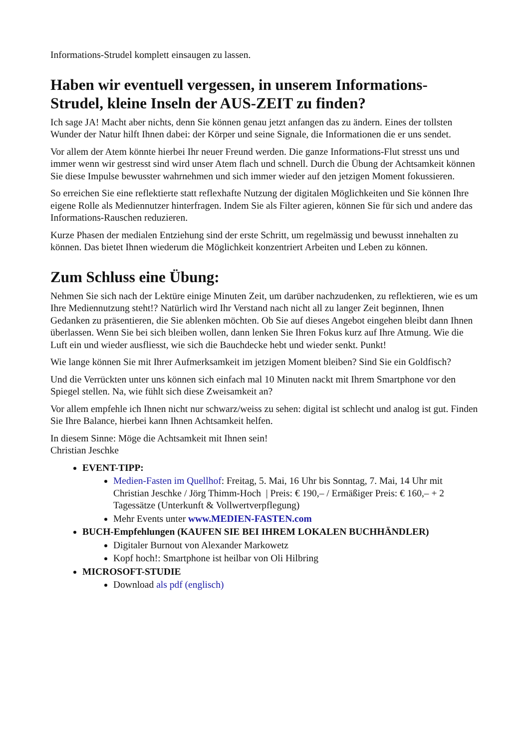Informations-Strudel komplett einsaugen zu lassen.
Haben wir eventuell vergessen, in unserem Informations-Strudel, kleine Inseln der AUS-ZEIT zu finden?
Ich sage JA! Macht aber nichts, denn Sie können genau jetzt anfangen das zu ändern. Eines der tollsten Wunder der Natur hilft Ihnen dabei: der Körper und seine Signale, die Informationen die er uns sendet.
Vor allem der Atem könnte hierbei Ihr neuer Freund werden. Die ganze Informations-Flut stresst uns und immer wenn wir gestresst sind wird unser Atem flach und schnell. Durch die Übung der Achtsamkeit können Sie diese Impulse bewusster wahrnehmen und sich immer wieder auf den jetzigen Moment fokussieren.
So erreichen Sie eine reflektierte statt reflexhafte Nutzung der digitalen Möglichkeiten und Sie können Ihre eigene Rolle als Mediennutzer hinterfragen. Indem Sie als Filter agieren, können Sie für sich und andere das Informations-Rauschen reduzieren.
Kurze Phasen der medialen Entziehung sind der erste Schritt, um regelmässig und bewusst innehalten zu können. Das bietet Ihnen wiederum die Möglichkeit konzentriert Arbeiten und Leben zu können.
Zum Schluss eine Übung:
Nehmen Sie sich nach der Lektüre einige Minuten Zeit, um darüber nachzudenken, zu reflektieren, wie es um Ihre Mediennutzung steht!? Natürlich wird Ihr Verstand nach nicht all zu langer Zeit beginnen, Ihnen Gedanken zu präsentieren, die Sie ablenken möchten. Ob Sie auf dieses Angebot eingehen bleibt dann Ihnen überlassen. Wenn Sie bei sich bleiben wollen, dann lenken Sie Ihren Fokus kurz auf Ihre Atmung. Wie die Luft ein und wieder ausfliesst, wie sich die Bauchdecke hebt und wieder senkt. Punkt!
Wie lange können Sie mit Ihrer Aufmerksamkeit im jetzigen Moment bleiben? Sind Sie ein Goldfisch?
Und die Verrückten unter uns können sich einfach mal 10 Minuten nackt mit Ihrem Smartphone vor den Spiegel stellen. Na, wie fühlt sich diese Zweisamkeit an?
Vor allem empfehle ich Ihnen nicht nur schwarz/weiss zu sehen: digital ist schlecht und analog ist gut. Finden Sie Ihre Balance, hierbei kann Ihnen Achtsamkeit helfen.
In diesem Sinne: Möge die Achtsamkeit mit Ihnen sein!
Christian Jeschke
EVENT-TIPP:
Medien-Fasten im Quellhof: Freitag, 5. Mai, 16 Uhr bis Sonntag, 7. Mai, 14 Uhr mit Christian Jeschke / Jörg Thimm-Hoch | Preis: € 190,– / Ermäßiger Preis: € 160,– + 2 Tagessätze (Unterkunft & Vollwertverpflegung)
Mehr Events unter www.MEDIEN-FASTEN.com
BUCH-Empfehlungen (KAUFEN SIE BEI IHREM LOKALEN BUCHHÄNDLER)
Digitaler Burnout von Alexander Markowetz
Kopf hoch!: Smartphone ist heilbar von Oli Hilbring
MICROSOFT-STUDIE
Download als pdf (englisch)